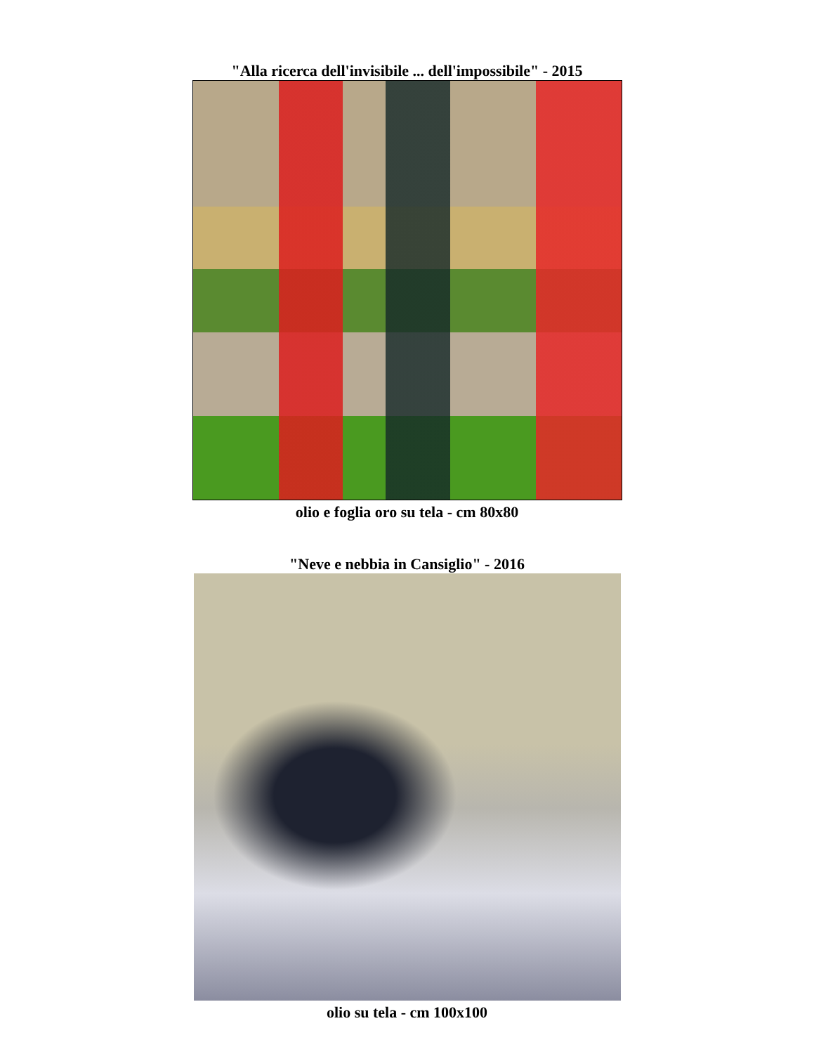"Alla ricerca dell'invisibile ... dell'impossibile" - 2015
olio e foglia oro su tela - cm 80x80
"Neve e nebbia in Cansiglio" - 2016
olio su tela - cm 100x100